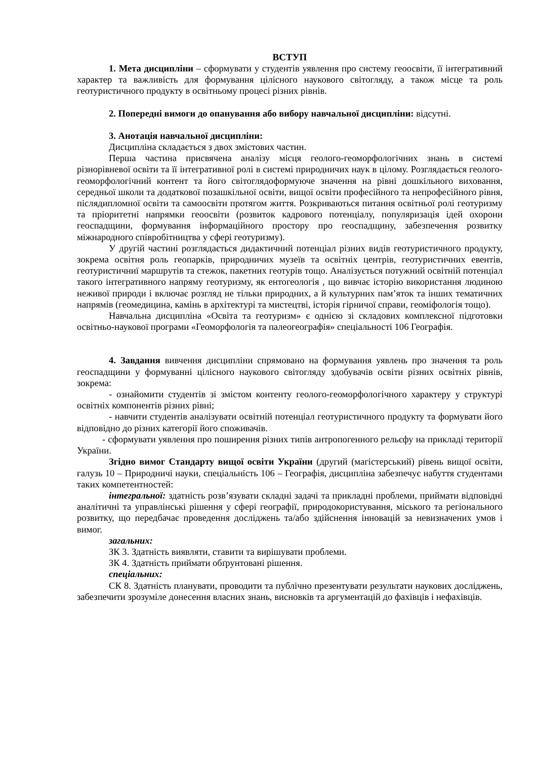ВСТУП
1. Мета дисципліни – сформувати у студентів уявлення про систему геоосвіти, її інтегративний характер та важливість для формування цілісного наукового світогляду, а також місце та роль геотуристичного продукту в освітньому процесі різних рівнів.
2. Попередні вимоги до опанування або вибору навчальної дисципліни: відсутні.
3. Анотація навчальної дисципліни:
Дисципліна складається з двох змістових частин.
Перша частина присвячена аналізу місця геолого-геоморфологічних знань в системі різнорівневої освіти та її інтегративної ролі в системі природничих наук в цілому. Розглядається геолого-геоморфологічний контент та його світоглядоформуюче значення на рівні дошкільного виховання, середньої школи та додаткової позашкільної освіти, вищої освіти професійного та непрофесійного рівня, післядипломної освіти та самоосвіти протягом життя. Розкриваються питання освітньої ролі геотуризму та пріоритетні напрямки геоосвіти (розвиток кадрового потенціалу, популяризація ідей охорони геоспадщини, формування інформаційного простору про геоспадщину, забезпечення розвитку міжнародного співробітництва у сфері геотуризму).
У другій частині розглядається дидактичний потенціал різних видів геотуристичного продукту, зокрема освітня роль геопарків, природничих музеїв та освітніх центрів, геотуристичних евентів, геотуристичниї маршрутів та стежок, пакетних геотурів тощо. Аналізується потужний освітній потенціал такого інтегративного напряму геотуризму, як ентогеологія , що вивчає історію використання людиною неживої природи і включає розгляд не тільки природних, а й культурних пам’яток та інших тематичних напрямів (геомедицина, камінь в архітектурі та мистецтві, історія гірничої справи, геоміфологія тощо).
Навчальна дисципліна «Освіта та геотуризм» є однією зі складових комплексної підготовки освітньо-наукової програми «Геоморфологія та палеогеографія» спеціальності 106 Географія.
4. Завдання вивчення дисципліни спрямовано на формування уявлень про значення та роль геоспадщини у формуванні цілісного наукового світогляду здобувачів освіти різних освітніх рівнів, зокрема:
- ознайомити студентів зі змістом контенту геолого-геоморфологічного характеру у структурі освітніх компонентів різних рівні;
- навчити студентів аналізувати освітній потенціал геотуристичного продукту та формувати його відповідно до різних категорії його споживачів.
- сформувати уявлення про поширення різних типів антропогенного рельєфу на прикладі території України.
Згідно вимог Стандарту вищої освіти України (другий (магістерський) рівень вищої освіти, галузь 10 – Природничі науки, спеціальність 106 – Географія, дисципліна забезпечує набуття студентами таких компетентностей:
інтегральної: здатність розв’язувати складні задачі та прикладні проблеми, приймати відповідні аналітичні та управлінські рішення у сфері географії, природокористування, міського та регіонального розвитку, що передбачає проведення досліджень та/або здійснення інновацій за невизначених умов і вимог.
загальних:
ЗК 3. Здатність виявляти, ставити та вирішувати проблеми.
ЗК 4. Здатність приймати обґрунтовані рішення.
спеціальних:
СК 8. Здатність планувати, проводити та публічно презентувати результати наукових досліджень, забезпечити зрозуміле донесення власних знань, висновків та аргументацій до фахівців і нефахівців.